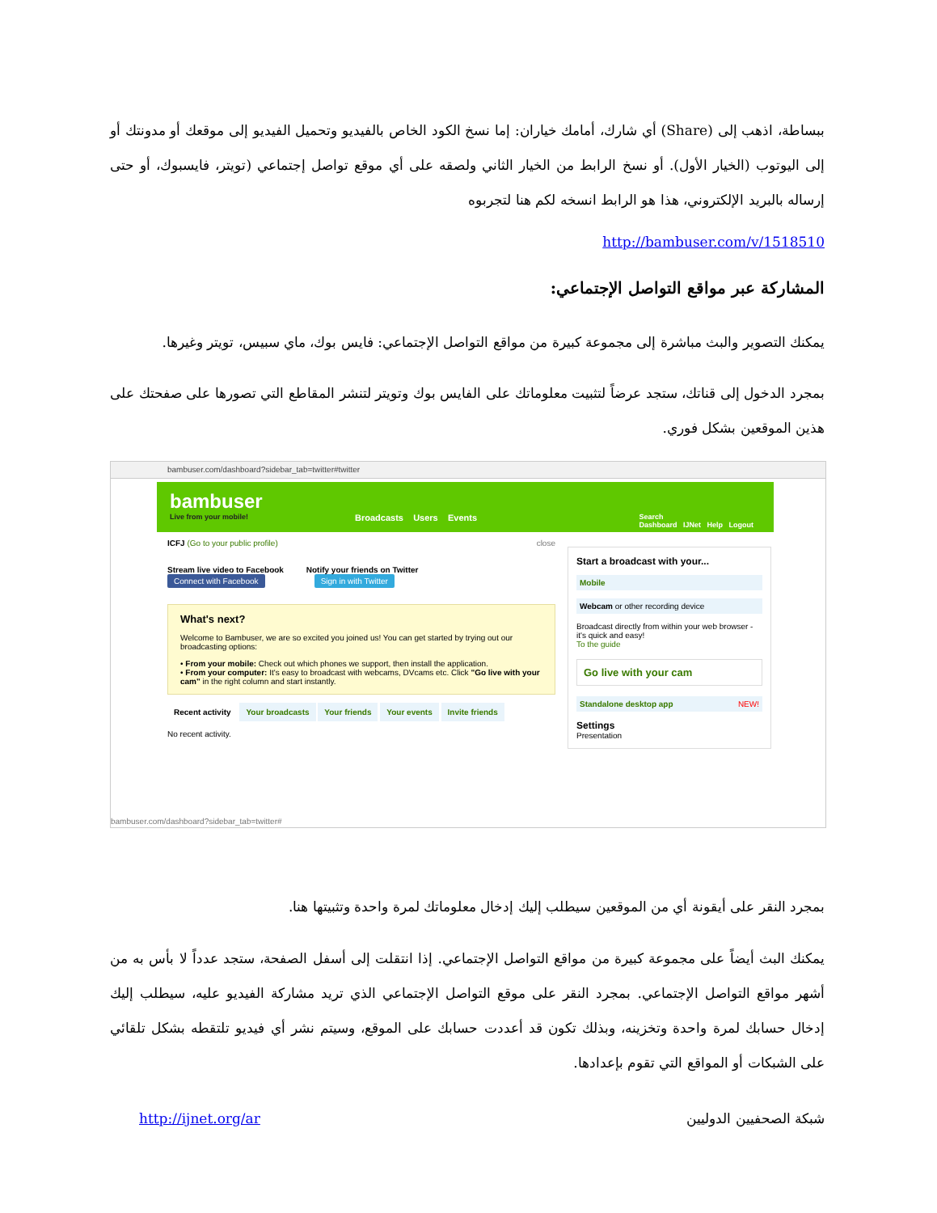ببساطة، اذهب إلى (Share) أي شارك، أمامك خياران: إما نسخ الكود الخاص بالفيديو وتحميل الفيديو إلى موقعك أو مدونتك أو إلى اليوتوب (الخيار الأول). أو نسخ الرابط من الخيار الثاني ولصقه على أي موقع تواصل إجتماعي (تويتر، فايسبوك، أو حتى إرساله بالبريد الإلكتروني، هذا هو الرابط انسخه لكم هنا لتجربوه
http://bambuser.com/v/1518510
المشاركة عبر مواقع التواصل الإجتماعي:
يمكنك التصوير والبث مباشرة إلى مجموعة كبيرة من مواقع التواصل الإجتماعي: فايس بوك، ماي سبيس، تويتر وغيرها.
بمجرد الدخول إلى قناتك، ستجد عرضاً لتثبيت معلوماتك على الفايس بوك وتويتر لتنشر المقاطع التي تصورها على صفحتك على هذين الموقعين بشكل فوري.
bambuser.com/dashboard?sidebar_tab=twitter#twitter
bambuser
Live from your mobile!
Broadcasts Users Events
Search
Dashboard IJNet Help Logout
ICFJ (Go to your public profile) close
Stream live video to Facebook Notify your friends on Twitter
Connect with Facebook Sign in with Twitter
What's next?
Welcome to Bambuser, we are so excited you joined us! You can get started by trying out our broadcasting options:
• From your mobile: Check out which phones we support, then install the application.
• From your computer: It's easy to broadcast with webcams, DVcams etc. Click "Go live with your cam" in the right column and start instantly.
Recent activity Your broadcasts Your friends Your events Invite friends
No recent activity.
Start a broadcast with your...
Mobile
Webcam or other recording device
Broadcast directly from within your web browser - it's quick and easy!
To the guide
Go live with your cam
Standalone desktop app NEW!
Settings
Presentation
bambuser.com/dashboard?sidebar_tab=twitter#
بمجرد النقر على أيقونة أي من الموقعين سيطلب إليك إدخال معلوماتك لمرة واحدة وتثبيتها هنا.
يمكنك البث أيضاً على مجموعة كبيرة من مواقع التواصل الإجتماعي. إذا انتقلت إلى أسفل الصفحة، ستجد عدداً لا بأس به من أشهر مواقع التواصل الإجتماعي. بمجرد النقر على موقع التواصل الإجتماعي الذي تريد مشاركة الفيديو عليه، سيطلب إليك إدخال حسابك لمرة واحدة وتخزينه، وبذلك تكون قد أعددت حسابك على الموقع، وسيتم نشر أي فيديو تلتقطه بشكل تلقائي على الشبكات أو المواقع التي تقوم بإعدادها.
شبكة الصحفيين الدوليين http://ijnet.org/ar